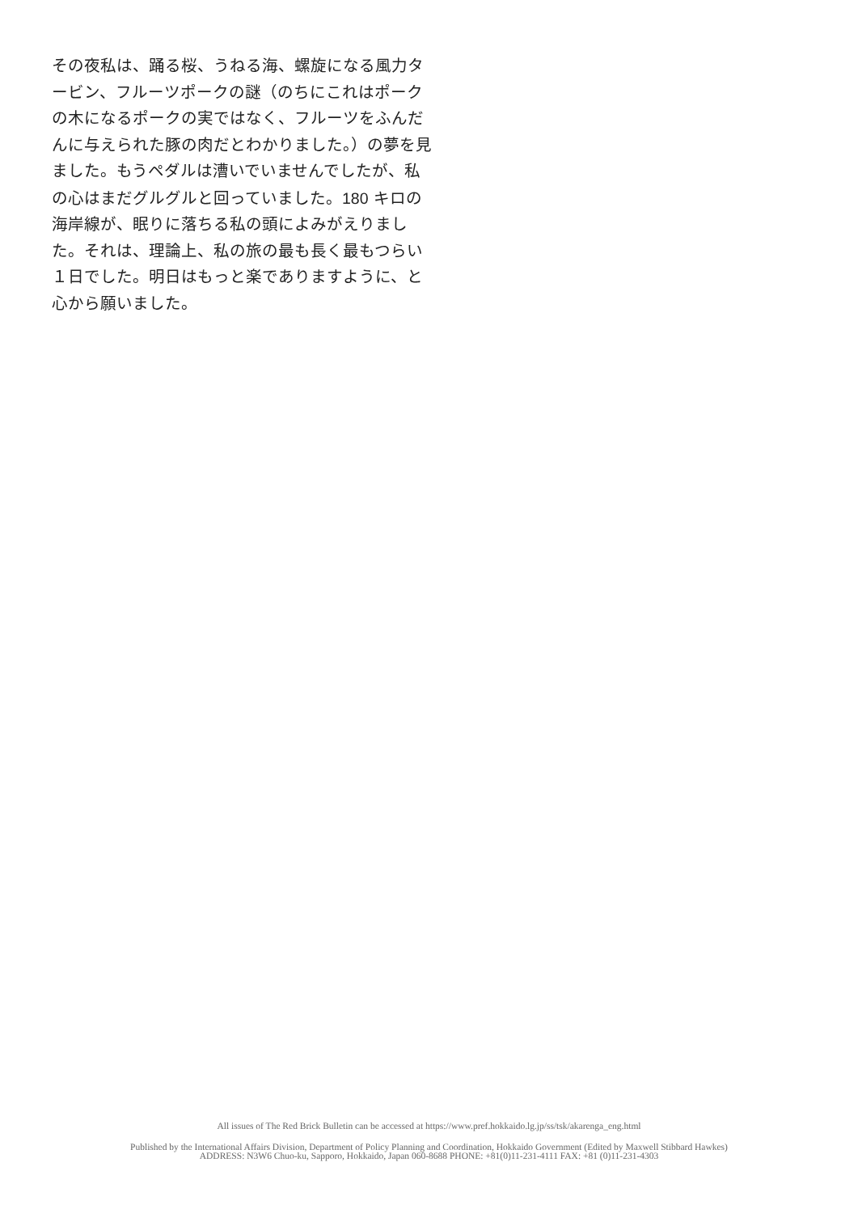その夜私は、踊る桜、うねる海、螺旋になる風力タービン、フルーツポークの謎（のちにこれはポークの木になるポークの実ではなく、フルーツをふんだんに与えられた豚の肉だとわかりました。）の夢を見ました。もうペダルは漕いでいませんでしたが、私の心はまだグルグルと回っていました。180 キロの海岸線が、眠りに落ちる私の頭によみがえりました。それは、理論上、私の旅の最も長く最もつらい１日でした。明日はもっと楽でありますように、と心から願いました。
All issues of The Red Brick Bulletin can be accessed at https://www.pref.hokkaido.lg.jp/ss/tsk/akarenga_eng.html
Published by the International Affairs Division, Department of Policy Planning and Coordination, Hokkaido Government (Edited by Maxwell Stibbard Hawkes)
ADDRESS: N3W6 Chuo-ku, Sapporo, Hokkaido, Japan 060-8688 PHONE: +81(0)11-231-4111 FAX: +81 (0)11-231-4303